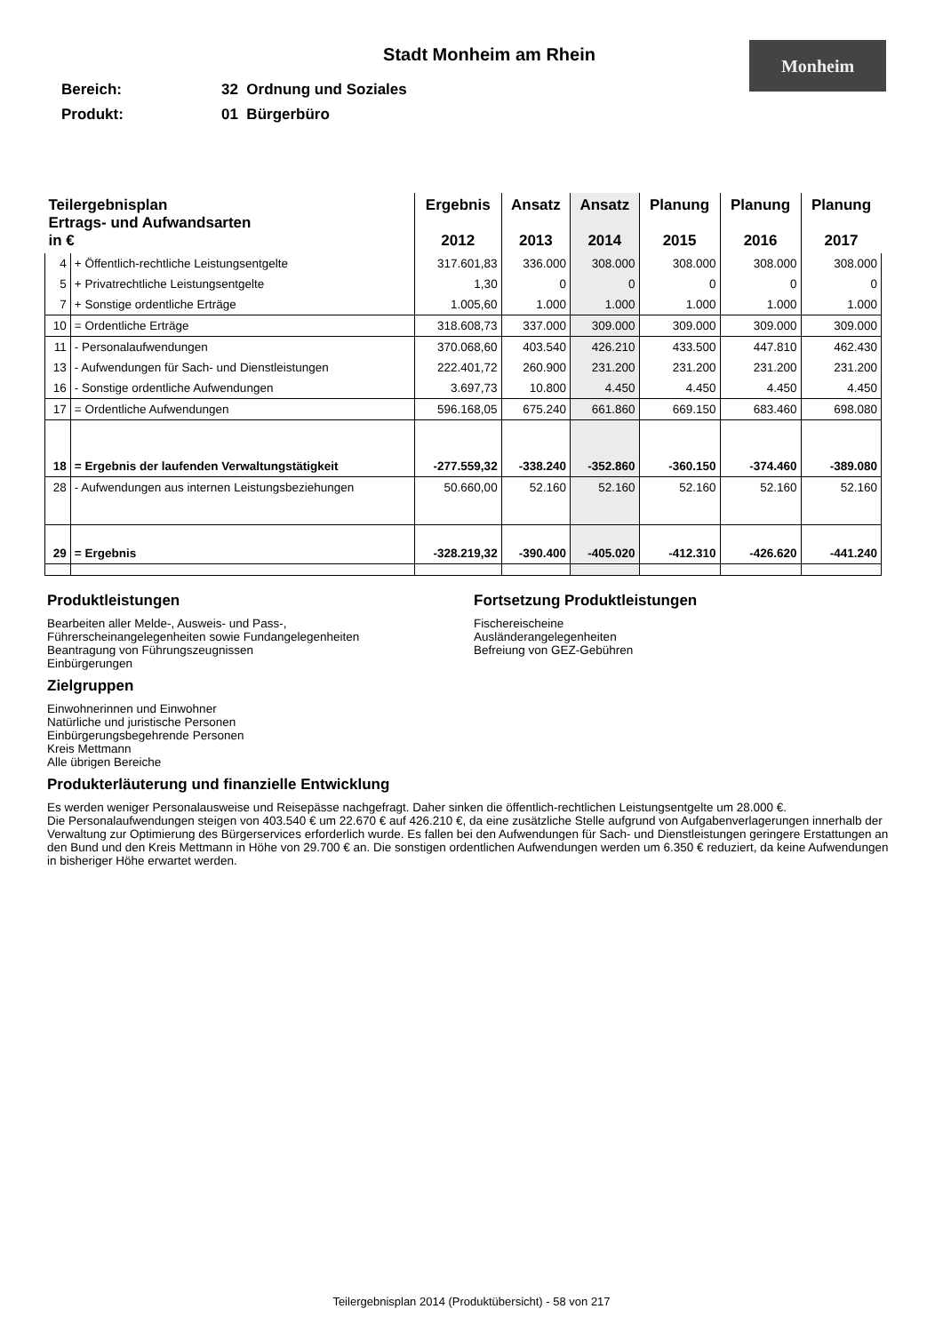Stadt Monheim am Rhein
Monheim
Bereich: 32 Ordnung und Soziales
Produkt: 01 Bürgerbüro
| Teilergebnisplan Ertrags- und Aufwandsarten in € | | Ergebnis 2012 | Ansatz 2013 | Ansatz 2014 | Planung 2015 | Planung 2016 | Planung 2017 |
| --- | --- | --- | --- | --- | --- | --- | --- |
| 4 | + Öffentlich-rechtliche Leistungsentgelte | 317.601,83 | 336.000 | 308.000 | 308.000 | 308.000 | 308.000 |
| 5 | + Privatrechtliche Leistungsentgelte | 1,30 | 0 | 0 | 0 | 0 | 0 |
| 7 | + Sonstige ordentliche Erträge | 1.005,60 | 1.000 | 1.000 | 1.000 | 1.000 | 1.000 |
| 10 | = Ordentliche Erträge | 318.608,73 | 337.000 | 309.000 | 309.000 | 309.000 | 309.000 |
| 11 | - Personalaufwendungen | 370.068,60 | 403.540 | 426.210 | 433.500 | 447.810 | 462.430 |
| 13 | - Aufwendungen für Sach- und Dienstleistungen | 222.401,72 | 260.900 | 231.200 | 231.200 | 231.200 | 231.200 |
| 16 | - Sonstige ordentliche Aufwendungen | 3.697,73 | 10.800 | 4.450 | 4.450 | 4.450 | 4.450 |
| 17 | = Ordentliche Aufwendungen | 596.168,05 | 675.240 | 661.860 | 669.150 | 683.460 | 698.080 |
| 18 | = Ergebnis der laufenden Verwaltungstätigkeit | -277.559,32 | -338.240 | -352.860 | -360.150 | -374.460 | -389.080 |
| 28 | - Aufwendungen aus internen Leistungsbeziehungen | 50.660,00 | 52.160 | 52.160 | 52.160 | 52.160 | 52.160 |
| 29 | = Ergebnis | -328.219,32 | -390.400 | -405.020 | -412.310 | -426.620 | -441.240 |
Produktleistungen
Bearbeiten aller Melde-, Ausweis- und Pass-,
Führerscheinangelegenheiten sowie Fundangelegenheiten
Beantragung von Führungszeugnissen
Einbürgerungen
Zielgruppen
Einwohnerinnen und Einwohner
Natürliche und juristische Personen
Einbürgerungsbegehrende Personen
Kreis Mettmann
Alle übrigen Bereiche
Fortsetzung Produktleistungen
Fischereischeine
Ausländerangelegenheiten
Befreiung von GEZ-Gebühren
Produkterläuterung und finanzielle Entwicklung
Es werden weniger Personalausweise und Reisepässe nachgefragt. Daher sinken die öffentlich-rechtlichen Leistungsentgelte um 28.000 €.
Die Personalaufwendungen steigen von 403.540 € um 22.670 € auf 426.210 €, da eine zusätzliche Stelle aufgrund von Aufgabenverlagerungen innerhalb der Verwaltung zur Optimierung des Bürgerservices erforderlich wurde. Es fallen bei den Aufwendungen für Sach- und Dienstleistungen geringere Erstattungen an den Bund und den Kreis Mettmann in Höhe von 29.700 € an. Die sonstigen ordentlichen Aufwendungen werden um 6.350 € reduziert, da keine Aufwendungen in bisheriger Höhe erwartet werden.
Teilergebnisplan 2014 (Produktübersicht) - 58 von 217